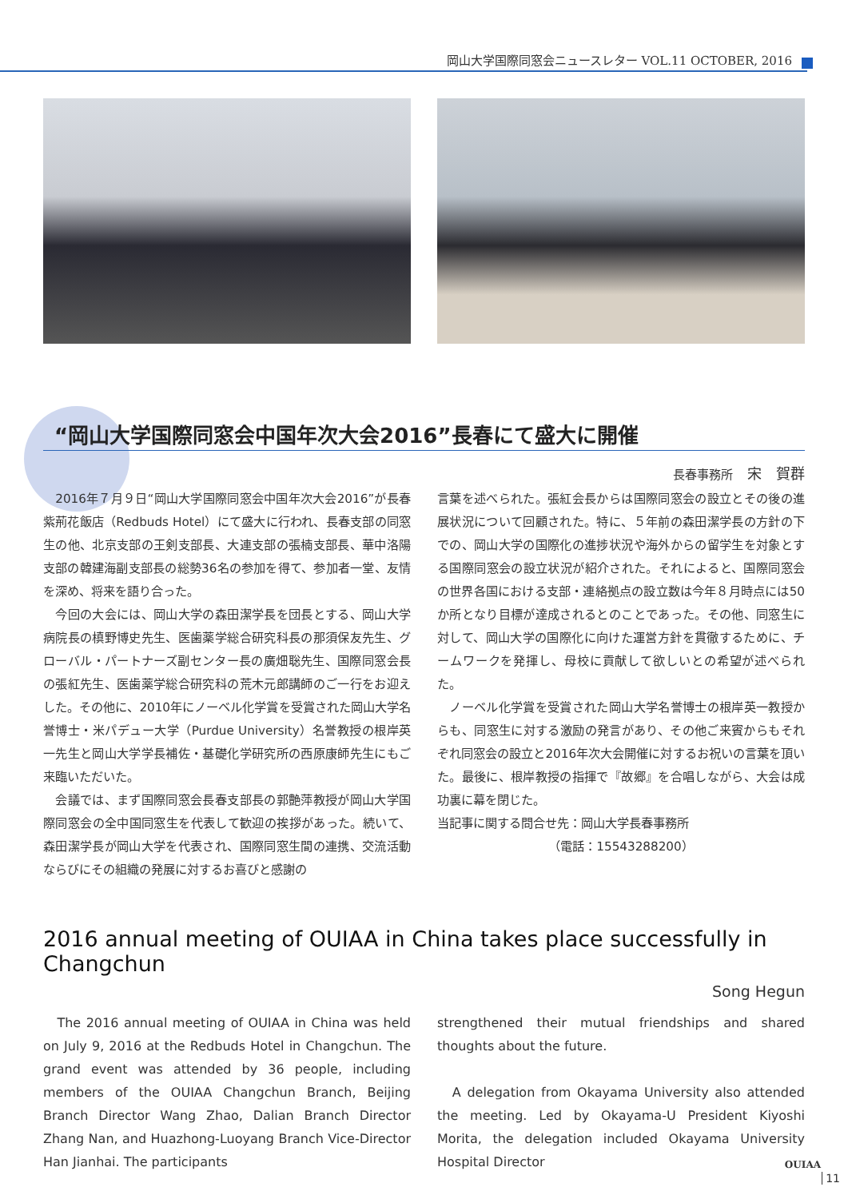岡山大学国際同窓会ニュースレター VOL.11 OCTOBER, 2016
“岡山大学国際同窓会中国年次大会2016”長春にて盛大に開催
長春事務所　宋　賀群
　2016年７月９日“岡山大学国際同窓会中国年次大会2016”が長春紫荊花飯店（Redbuds Hotel）にて盛大に行われ、長春支部の同窓生の他、北京支部の王剣支部長、大連支部の張楠支部長、華中洛陽支部の韓建海副支部長の総勢36名の参加を得て、参加者一堂、友情を深め、将来を語り合った。
　今回の大会には、岡山大学の森田潔学長を団長とする、岡山大学病院長の槙野博史先生、医歯薬学総合研究科長の那須保友先生、グローバル・パートナーズ副センター長の廣畑聡先生、国際同窓会長の張紅先生、医歯薬学総合研究科の荒木元郎講師のご一行をお迎えした。その他に、2010年にノーベル化学賞を受賞された岡山大学名誉博士・米パデュー大学（Purdue University）名誉教授の根岸英一先生と岡山大学学長補佐・基礎化学研究所の西原康師先生にもご来臨いただいた。
　会議では、まず国際同窓会長春支部長の郭艶萍教授が岡山大学国際同窓会の全中国同窓生を代表して歓迎の挨拶があった。続いて、森田潔学長が岡山大学を代表され、国際同窓生間の連携、交流活動ならびにその組織の発展に対するお喜びと感謝の
言葉を述べられた。張紅会長からは国際同窓会の設立とその後の進展状況について回顧された。特に、５年前の森田潔学長の方針の下での、岡山大学の国際化の進捗状況や海外からの留学生を対象とする国際同窓会の設立状況が紹介された。それによると、国際同窓会の世界各国における支部・連絡拠点の設立数は今年８月時点には50か所となり目標が達成されるとのことであった。その他、同窓生に対して、岡山大学の国際化に向けた運営方針を貫徹するために、チームワークを発揮し、母校に貢献して欲しいとの希望が述べられた。
　ノーベル化学賞を受賞された岡山大学名誉博士の根岸英一教授からも、同窓生に対する激励の発言があり、その他ご来賓からもそれぞれ同窓会の設立と2016年次大会開催に対するお祝いの言葉を頂いた。最後に、根岸教授の指揮で『故郷』を合唱しながら、大会は成功裏に幕を閉じた。
当記事に関する問合せ先：岡山大学長春事務所
（電話：15543288200）
2016 annual meeting of OUIAA in China takes place successfully in Changchun
Song Hegun
　The 2016 annual meeting of OUIAA in China was held on July 9, 2016 at the Redbuds Hotel in Changchun. The grand event was attended by 36 people, including members of the OUIAA Changchun Branch, Beijing Branch Director Wang Zhao, Dalian Branch Director Zhang Nan, and Huazhong-Luoyang Branch Vice-Director Han Jianhai. The participants
strengthened their mutual friendships and shared thoughts about the future.
　A delegation from Okayama University also attended the meeting. Led by Okayama-U President Kiyoshi Morita, the delegation included Okayama University Hospital Director
OUIAA
11